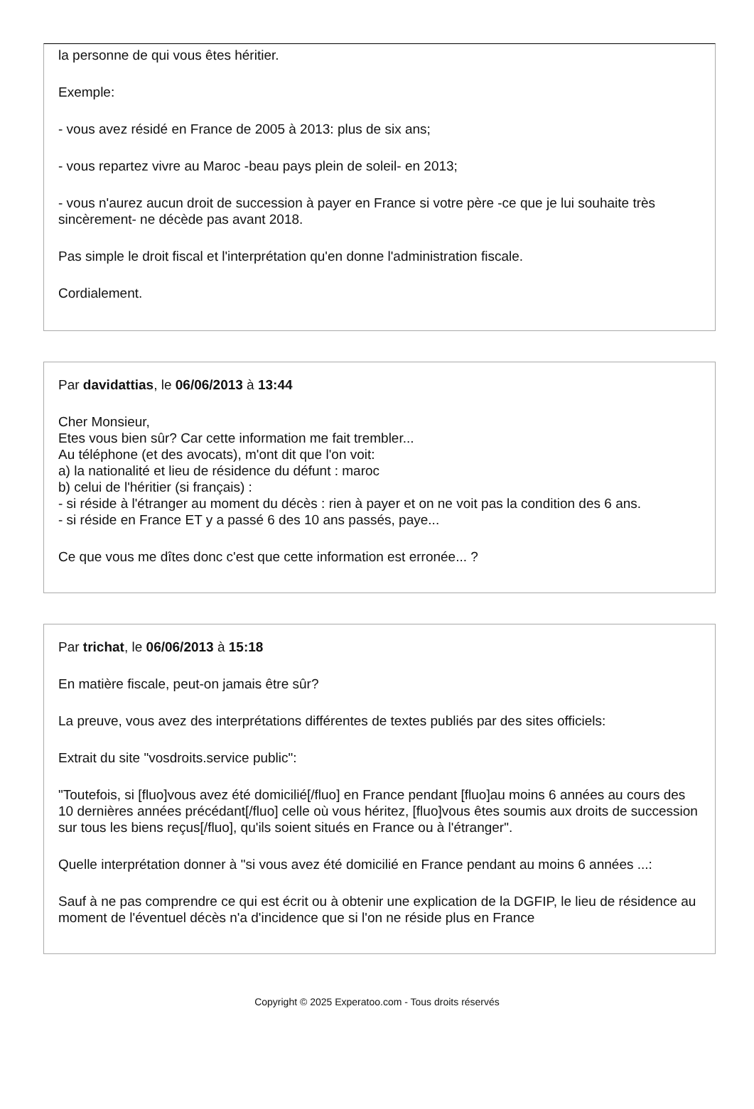la personne de qui vous êtes héritier.
Exemple:
- vous avez résidé en France de 2005 à 2013: plus de six ans;
- vous repartez vivre au Maroc -beau pays plein de soleil- en 2013;
- vous n'aurez aucun droit de succession à payer en France si votre père -ce que je lui souhaite très sincèrement- ne décède pas avant 2018.
Pas simple le droit fiscal et l'interprétation qu'en donne l'administration fiscale.
Cordialement.
Par davidattias, le 06/06/2013 à 13:44
Cher Monsieur,
Etes vous bien sûr? Car cette information me fait trembler...
Au téléphone (et des avocats), m'ont dit que l'on voit:
a) la nationalité et lieu de résidence du défunt : maroc
b) celui de l'héritier (si français) :
- si réside à l'étranger au moment du décès : rien à payer et on ne voit pas la condition des 6 ans.
- si réside en France ET y a passé 6 des 10 ans passés, paye...
Ce que vous me dîtes donc c'est que cette information est erronée... ?
Par trichat, le 06/06/2013 à 15:18
En matière fiscale, peut-on jamais être sûr?
La preuve, vous avez des interprétations différentes de textes publiés par des sites officiels:
Extrait du site "vosdroits.service public":
"Toutefois, si [fluo]vous avez été domicilié[/fluo] en France pendant [fluo]au moins 6 années au cours des 10 dernières années précédant[/fluo] celle où vous héritez, [fluo]vous êtes soumis aux droits de succession sur tous les biens reçus[/fluo], qu'ils soient situés en France ou à l'étranger".
Quelle interprétation donner à "si vous avez été domicilié en France pendant au moins 6 années ...:
Sauf à ne pas comprendre ce qui est écrit ou à obtenir une explication de la DGFIP, le lieu de résidence au moment de l'éventuel décès n'a d'incidence que si l'on ne réside plus en France
Copyright © 2025 Experatoo.com - Tous droits réservés